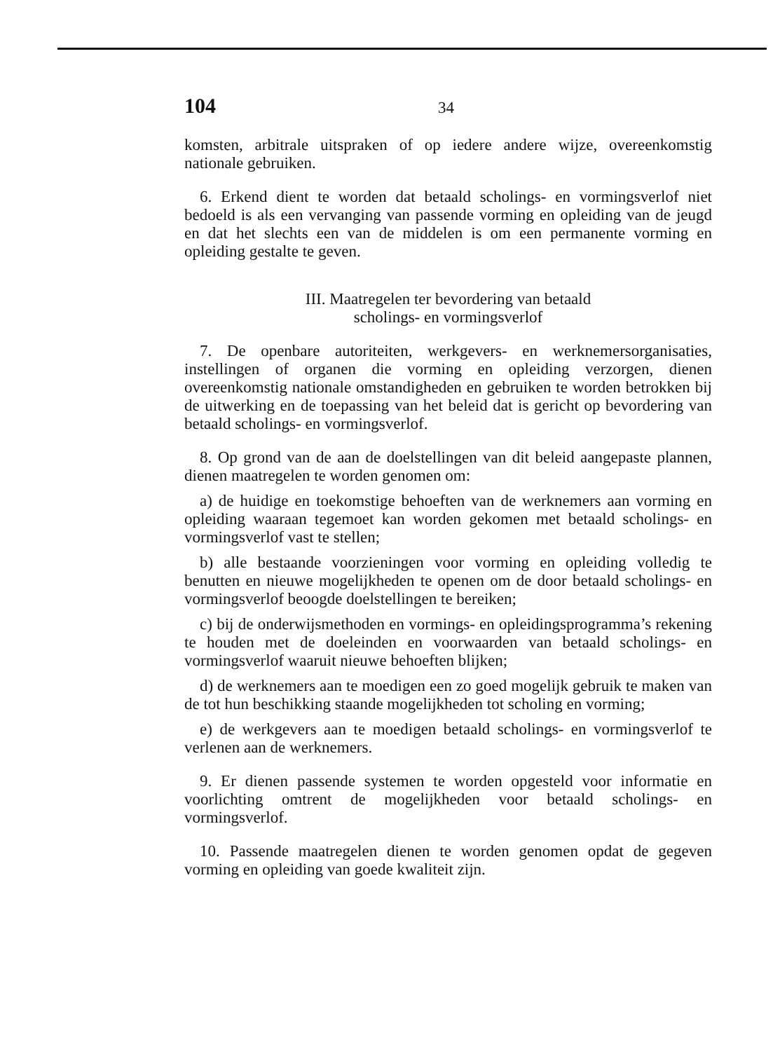104 34
komsten, arbitrale uitspraken of op iedere andere wijze, overeenkomstig nationale gebruiken.
6. Erkend dient te worden dat betaald scholings- en vormingsverlof niet bedoeld is als een vervanging van passende vorming en opleiding van de jeugd en dat het slechts een van de middelen is om een permanente vorming en opleiding gestalte te geven.
III. Maatregelen ter bevordering van betaald
scholings- en vormingsverlof
7. De openbare autoriteiten, werkgevers- en werknemersorganisaties, instellingen of organen die vorming en opleiding verzorgen, dienen overeenkomstig nationale omstandigheden en gebruiken te worden betrokken bij de uitwerking en de toepassing van het beleid dat is gericht op bevordering van betaald scholings- en vormingsverlof.
8. Op grond van de aan de doelstellingen van dit beleid aangepaste plannen, dienen maatregelen te worden genomen om:
a) de huidige en toekomstige behoeften van de werknemers aan vorming en opleiding waaraan tegemoet kan worden gekomen met betaald scholings- en vormingsverlof vast te stellen;
b) alle bestaande voorzieningen voor vorming en opleiding volledig te benutten en nieuwe mogelijkheden te openen om de door betaald scholings- en vormingsverlof beoogde doelstellingen te bereiken;
c) bij de onderwijsmethoden en vormings- en opleidingsprogramma’s rekening te houden met de doeleinden en voorwaarden van betaald scholings- en vormingsverlof waaruit nieuwe behoeften blijken;
d) de werknemers aan te moedigen een zo goed mogelijk gebruik te maken van de tot hun beschikking staande mogelijkheden tot scholing en vorming;
e) de werkgevers aan te moedigen betaald scholings- en vormingsverlof te verlenen aan de werknemers.
9. Er dienen passende systemen te worden opgesteld voor informatie en voorlichting omtrent de mogelijkheden voor betaald scholings- en vormingsverlof.
10. Passende maatregelen dienen te worden genomen opdat de gegeven vorming en opleiding van goede kwaliteit zijn.